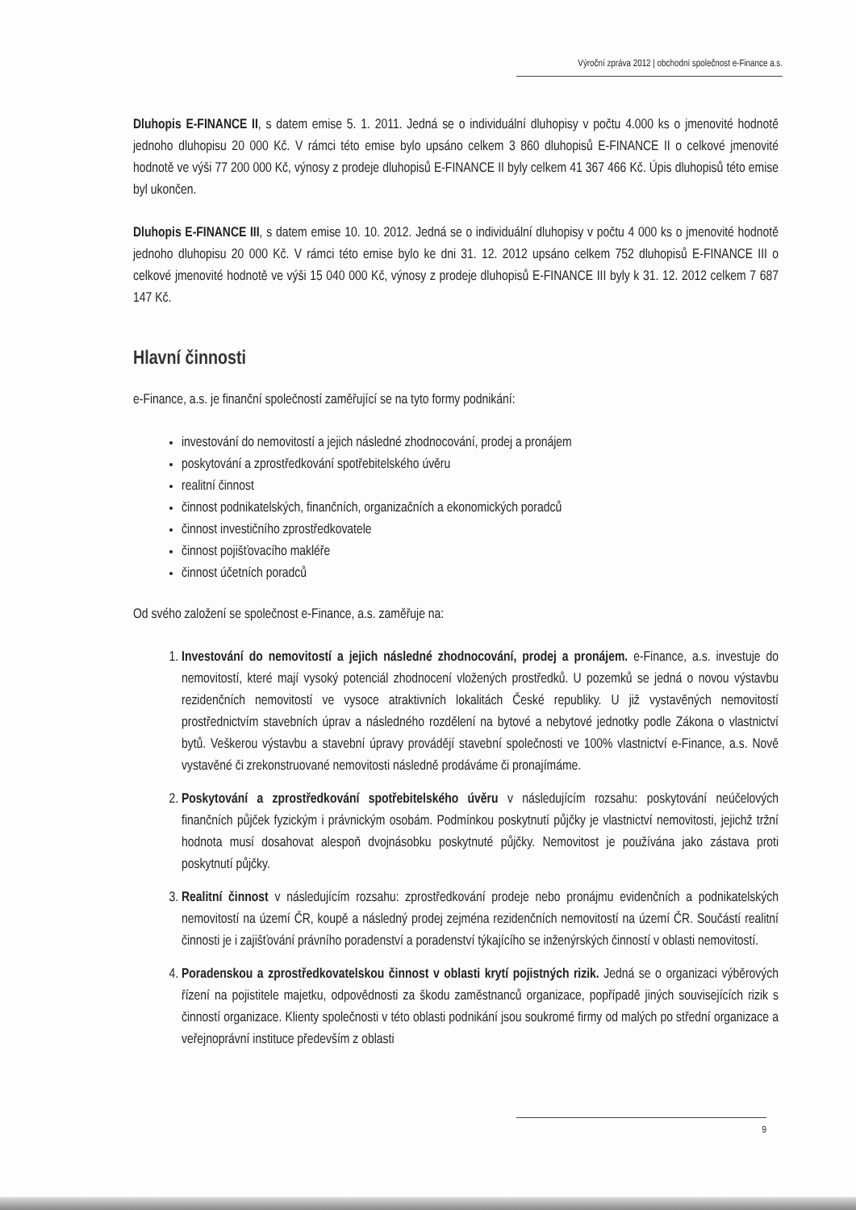Výroční zpráva 2012 | obchodní společnost e-Finance a.s.
Dluhopis E-FINANCE II, s datem emise 5. 1. 2011. Jedná se o individuální dluhopisy v počtu 4.000 ks o jmenovité hodnotě jednoho dluhopisu 20 000 Kč. V rámci této emise bylo upsáno celkem 3 860 dluhopisů E-FINANCE II o celkové jmenovité hodnotě ve výši 77 200 000 Kč, výnosy z prodeje dluhopisů E-FINANCE II byly celkem 41 367 466 Kč. Úpis dluhopisů této emise byl ukončen.
Dluhopis E-FINANCE III, s datem emise 10. 10. 2012. Jedná se o individuální dluhopisy v počtu 4 000 ks o jmenovité hodnotě jednoho dluhopisu 20 000 Kč. V rámci této emise bylo ke dni 31. 12. 2012 upsáno celkem 752 dluhopisů E-FINANCE III o celkové jmenovité hodnotě ve výši 15 040 000 Kč, výnosy z prodeje dluhopisů E-FINANCE III byly k 31. 12. 2012 celkem 7 687 147 Kč.
Hlavní činnosti
e-Finance, a.s. je finanční společností zaměřující se na tyto formy podnikání:
investování do nemovitostí a jejich následné zhodnocování, prodej a pronájem
poskytování a zprostředkování spotřebitelského úvěru
realitní činnost
činnost podnikatelských, finančních, organizačních a ekonomických poradců
činnost investičního zprostředkovatele
činnost pojišťovacího makléře
činnost účetních poradců
Od svého založení se společnost e-Finance, a.s. zaměřuje na:
1. Investování do nemovitostí a jejich následné zhodnocování, prodej a pronájem. e-Finance, a.s. investuje do nemovitostí, které mají vysoký potenciál zhodnocení vložených prostředků. U pozemků se jedná o novou výstavbu rezidenčních nemovitostí ve vysoce atraktivních lokalitách České republiky. U již vystavěných nemovitostí prostřednictvím stavebních úprav a následného rozdělení na bytové a nebytové jednotky podle Zákona o vlastnictví bytů. Veškerou výstavbu a stavební úpravy provádějí stavební společnosti ve 100% vlastnictví e-Finance, a.s. Nově vystavěné či zrekonstruované nemovitosti následně prodáváme či pronajímáme.
2. Poskytování a zprostředkování spotřebitelského úvěru v následujícím rozsahu: poskytování neúčelových finančních půjček fyzickým i právnickým osobám. Podmínkou poskytnutí půjčky je vlastnictví nemovitosti, jejichž tržní hodnota musí dosahovat alespoň dvojnásobku poskytnuté půjčky. Nemovitost je používána jako zástava proti poskytnutí půjčky.
3. Realitní činnost v následujícím rozsahu: zprostředkování prodeje nebo pronájmu evidenčních a podnikatelských nemovitostí na území ČR, koupě a následný prodej zejména rezidenčních nemovitostí na území ČR. Součástí realitní činnosti je i zajišťování právního poradenství a poradenství týkajícího se inženýrských činností v oblasti nemovitostí.
4. Poradenskou a zprostředkovatelskou činnost v oblasti krytí pojistných rizik. Jedná se o organizaci výběrových řízení na pojistitele majetku, odpovědnosti za škodu zaměstnanců organizace, popřípadě jiných souvisejících rizik s činností organizace. Klienty společnosti v této oblasti podnikání jsou soukromé firmy od malých po střední organizace a veřejnoprávní instituce především z oblasti
9